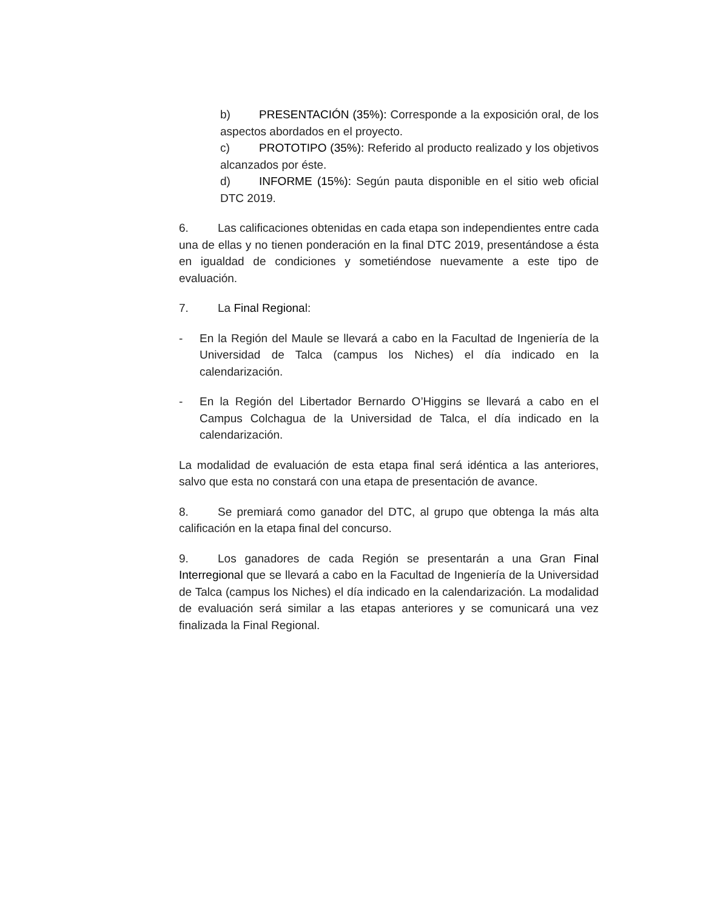b) PRESENTACIÓN (35%): Corresponde a la exposición oral, de los aspectos abordados en el proyecto.
c) PROTOTIPO (35%): Referido al producto realizado y los objetivos alcanzados por éste.
d) INFORME (15%): Según pauta disponible en el sitio web oficial DTC 2019.
6. Las calificaciones obtenidas en cada etapa son independientes entre cada una de ellas y no tienen ponderación en la final DTC 2019, presentándose a ésta en igualdad de condiciones y sometiéndose nuevamente a este tipo de evaluación.
7. La Final Regional:
- En la Región del Maule se llevará a cabo en la Facultad de Ingeniería de la Universidad de Talca (campus los Niches) el día indicado en la calendarización.
- En la Región del Libertador Bernardo O’Higgins se llevará a cabo en el Campus Colchagua de la Universidad de Talca, el día indicado en la calendarización.
La modalidad de evaluación de esta etapa final será idéntica a las anteriores, salvo que esta no constará con una etapa de presentación de avance.
8. Se premiará como ganador del DTC, al grupo que obtenga la más alta calificación en la etapa final del concurso.
9. Los ganadores de cada Región se presentarán a una Gran Final Interregional que se llevará a cabo en la Facultad de Ingeniería de la Universidad de Talca (campus los Niches) el día indicado en la calendarización. La modalidad de evaluación será similar a las etapas anteriores y se comunicará una vez finalizada la Final Regional.